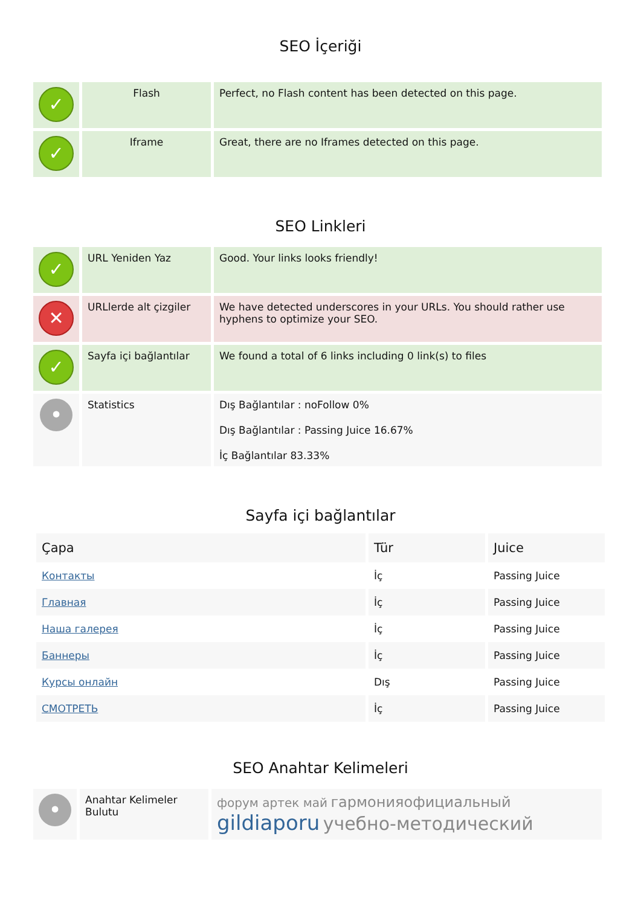SEO İçeriği
| ✓ | Flash | Perfect, no Flash content has been detected on this page. |
| ✓ | Iframe | Great, there are no Iframes detected on this page. |
SEO Linkleri
| ✓ | URL Yeniden Yaz | Good. Your links looks friendly! |
| ✕ | URLlerde alt çizgiler | We have detected underscores in your URLs. You should rather use hyphens to optimize your SEO. |
| ✓ | Sayfa içi bağlantılar | We found a total of 6 links including 0 link(s) to files |
| • | Statistics | Dış Bağlantılar : noFollow 0% Dış Bağlantılar : Passing Juice 16.67% İç Bağlantılar 83.33% |
Sayfa içi bağlantılar
| Çapa | Tür | Juice |
| --- | --- | --- |
| Контакты | İç | Passing Juice |
| Главная | İç | Passing Juice |
| Наша галерея | İç | Passing Juice |
| Баннеры | İç | Passing Juice |
| Курсы онлайн | Dış | Passing Juice |
| СМОТРЕТЬ | İç | Passing Juice |
SEO Anahtar Kelimeleri
| • | Anahtar Kelimeler Bulutu | форум артек май гармонияофициальный gildiaporu учебно-методический |